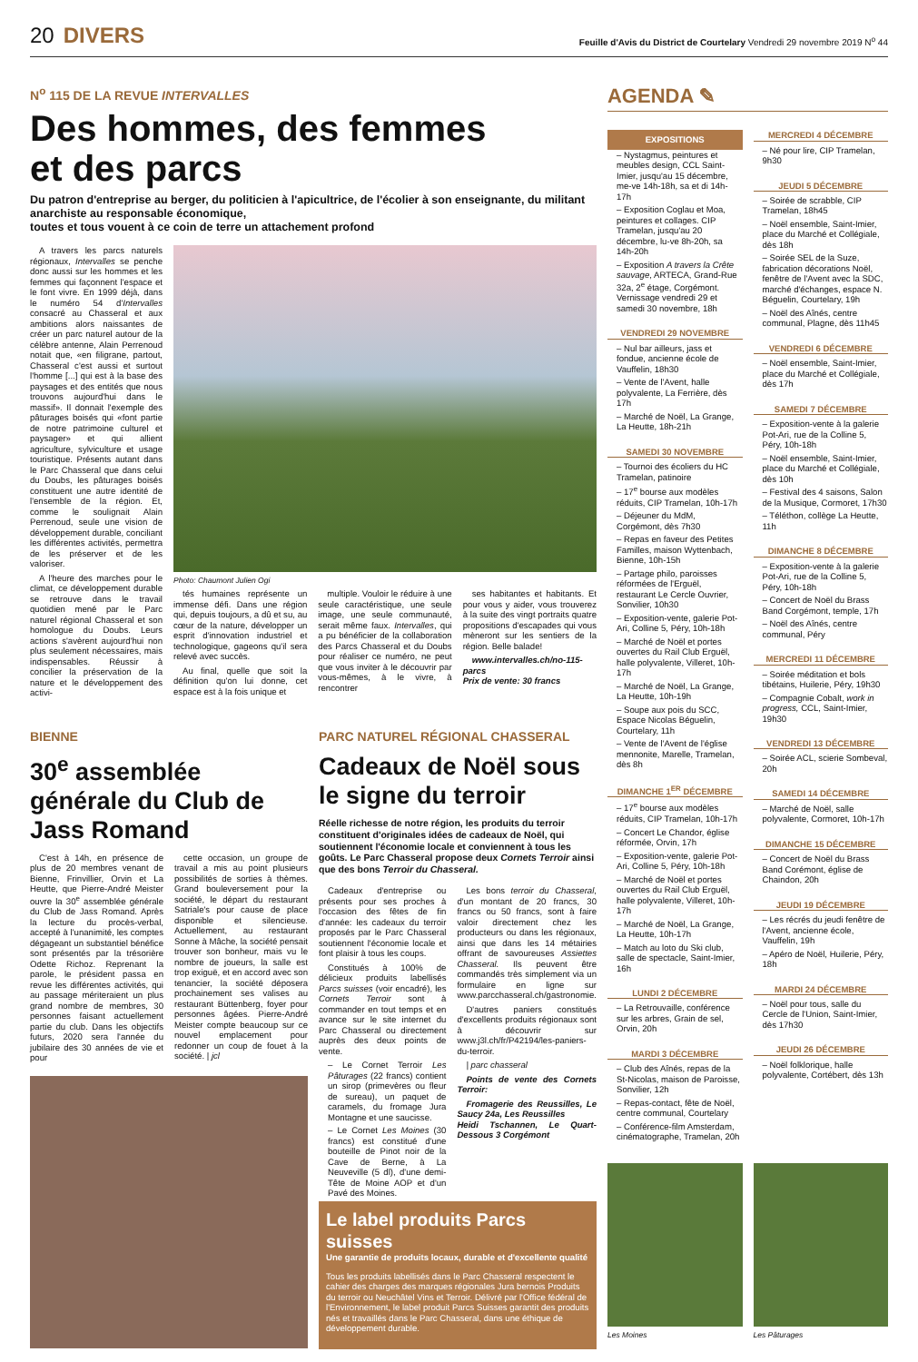20 DIVERS
Feuille d'Avis du District de Courtelary Vendredi 29 novembre 2019 N<sup>o</sup> 44
N<sup>o</sup> 115 DE LA REVUE INTERVALLES
Des hommes, des femmes
et des parcs
Du patron d'entreprise au berger, du politicien à l'apicultrice, de l'écolier à son enseignante, du militant anarchiste au responsable économique,
toutes et tous vouent à ce coin de terre un attachement profond
A travers les parcs naturels régionaux, Intervalles se penche donc aussi sur les hommes et les femmes qui façonnent l'espace et le font vivre. En 1999 déjà, dans le numéro 54 d'Intervalles consacré au Chasseral et aux ambitions alors naissantes de créer un parc naturel autour de la célèbre antenne, Alain Perrenoud notait que, «en filigrane, partout, Chasseral c'est aussi et surtout l'homme [...] qui est à la base des paysages et des entités que nous trouvons aujourd'hui dans le massif». Il donnait l'exemple des pâturages boisés qui «font partie de notre patrimoine culturel et paysager» et qui allient agriculture, sylviculture et usage touristique. Présents autant dans le Parc Chasseral que dans celui du Doubs, les pâturages boisés constituent une autre identité de l'ensemble de la région. Et, comme le soulignait Alain Perrenoud, seule une vision de développement durable, conciliant les différentes activités, permettra de les préserver et de les valoriser.
A l'heure des marches pour le climat, ce développement durable se retrouve dans le travail quotidien mené par le Parc naturel régional Chasseral et son homologue du Doubs. Leurs actions s'avèrent aujourd'hui non plus seulement nécessaires, mais indispensables. Réussir à concilier la préservation de la nature et le développement des activi-
Photo: Chaumont Julien Ogi
tés humaines représente un immense défi. Dans une région qui, depuis toujours, a dû et su, au cœur de la nature, développer un esprit d'innovation industriel et technologique, gageons qu'il sera relevé avec succès.
Au final, quelle que soit la définition qu'on lui donne, cet espace est à la fois unique et
multiple. Vouloir le réduire à une seule caractéristique, une seule image, une seule communauté, serait même faux. Intervalles, qui a pu bénéficier de la collaboration des Parcs Chasseral et du Doubs pour réaliser ce numéro, ne peut que vous inviter à le découvrir par vous-mêmes, à le vivre, à rencontrer
ses habitantes et habitants. Et pour vous y aider, vous trouverez à la suite des vingt portraits quatre propositions d'escapades qui vous mèneront sur les sentiers de la région. Belle balade!
www.intervalles.ch/no-115-parcs
Prix de vente: 30 francs
BIENNE
30<sup>e</sup> assemblée générale du Club de Jass Romand
C'est à 14h, en présence de plus de 20 membres venant de Bienne, Frinvillier, Orvin et La Heutte, que Pierre-André Meister ouvre la 30<sup>e</sup> assemblée générale du Club de Jass Romand. Après la lecture du procès-verbal, accepté à l'unanimité, les comptes dégageant un substantiel bénéfice sont présentés par la trésorière Odette Richoz. Reprenant la parole, le président passa en revue les différentes activités, qui au passage mériteraient un plus grand nombre de membres, 30 personnes faisant actuellement partie du club. Dans les objectifs futurs, 2020 sera l'année du jubilaire des 30 années de vie et pour
cette occasion, un groupe de travail a mis au point plusieurs possibilités de sorties à thèmes. Grand bouleversement pour la société, le départ du restaurant Satriale's pour cause de place disponible et silencieuse. Actuellement, au restaurant Sonne à Mâche, la société pensait trouver son bonheur, mais vu le nombre de joueurs, la salle est trop exiguë, et en accord avec son tenancier, la société déposera prochainement ses valises au restaurant Büttenberg, foyer pour personnes âgées. Pierre-André Meister compte beaucoup sur ce nouvel emplacement pour redonner un coup de fouet à la société. | jcl
PARC NATUREL RÉGIONAL CHASSERAL
Cadeaux de Noël sous le signe du terroir
Réelle richesse de notre région, les produits du terroir constituent d'originales idées de cadeaux de Noël, qui soutiennent l'économie locale et conviennent à tous les goûts. Le Parc Chasseral propose deux Cornets Terroir ainsi que des bons Terroir du Chasseral.
Cadeaux d'entreprise ou présents pour ses proches à l'occasion des fêtes de fin d'année: les cadeaux du terroir proposés par le Parc Chasseral soutiennent l'économie locale et font plaisir à tous les coups.
Constitués à 100% de délicieux produits labellisés Parcs suisses (voir encadré), les Cornets Terroir sont à commander en tout temps et en avance sur le site internet du Parc Chasseral ou directement auprès des deux points de vente.
– Le Cornet Terroir Les Pâturages (22 francs) contient un sirop (primevères ou fleur de sureau), un paquet de caramels, du fromage Jura Montagne et une saucisse.
– Le Cornet Les Moines (30 francs) est constitué d'une bouteille de Pinot noir de la Cave de Berne, à La Neuveville (5 dl), d'une demi-Tête de Moine AOP et d'un Pavé des Moines.
Les bons terroir du Chasseral, d'un montant de 20 francs, 30 francs ou 50 francs, sont à faire valoir directement chez les producteurs ou dans les régionaux, ainsi que dans les 14 métairies offrant de savoureuses Assiettes Chasseral. Ils peuvent être commandés très simplement via un formulaire en ligne sur www.parcchasseral.ch/gastronomie.
D'autres paniers constitués d'excellents produits régionaux sont à découvrir sur www.j3l.ch/fr/P42194/les-paniers-du-terroir.
| parc chasseral
Points de vente des Cornets Terroir:
Fromagerie des Reussilles, Le Saucy 24a, Les Reussilles
Heidi Tschannen, Le Quart-Dessous 3 Corgémont
Le label produits Parcs suisses
Une garantie de produits locaux, durable et d'excellente qualité
Tous les produits labellisés dans le Parc Chasseral respectent le cahier des charges des marques régionales Jura bernois Produits du terroir ou Neuchâtel Vins et Terroir. Délivré par l'Office fédéral de l'Environnement, le label produit Parcs Suisses garantit des produits nés et travaillés dans le Parc Chasseral, dans une éthique de développement durable.
AGENDA ✎
EXPOSITIONS
– Nystagmus, peintures et meubles design, CCL Saint-Imier, jusqu'au 15 décembre, me-ve 14h-18h, sa et di 14h-17h
– Exposition Coglau et Moa, peintures et collages. CIP Tramelan, jusqu'au 20 décembre, lu-ve 8h-20h, sa 14h-20h
– Exposition A travers la Crête sauvage, ARTECA, Grand-Rue 32a, 2<sup>e</sup> étage, Corgémont. Vernissage vendredi 29 et samedi 30 novembre, 18h
VENDREDI 29 NOVEMBRE
– Nul bar ailleurs, jass et fondue, ancienne école de Vauffelin, 18h30
– Vente de l'Avent, halle polyvalente, La Ferrière, dès 17h
– Marché de Noël, La Grange, La Heutte, 18h-21h
SAMEDI 30 NOVEMBRE
– Tournoi des écoliers du HC Tramelan, patinoire
– 17<sup>e</sup> bourse aux modèles réduits, CIP Tramelan, 10h-17h
– Déjeuner du MdM, Corgémont, dès 7h30
– Repas en faveur des Petites Familles, maison Wyttenbach, Bienne, 10h-15h
– Partage philo, paroisses réformées de l'Erguël, restaurant Le Cercle Ouvrier, Sonvilier, 10h30
– Exposition-vente, galerie Pot-Ari, Colline 5, Péry, 10h-18h
– Marché de Noël et portes ouvertes du Rail Club Erguël, halle polyvalente, Villeret, 10h-17h
– Marché de Noël, La Grange, La Heutte, 10h-19h
– Soupe aux pois du SCC, Espace Nicolas Béguelin, Courtelary, 11h
– Vente de l'Avent de l'église mennonite, Marelle, Tramelan, dès 8h
DIMANCHE 1<sup>ER</sup> DÉCEMBRE
– 17<sup>e</sup> bourse aux modèles réduits, CIP Tramelan, 10h-17h
– Concert Le Chandor, église réformée, Orvin, 17h
– Exposition-vente, galerie Pot-Ari, Colline 5, Péry, 10h-18h
– Marché de Noël et portes ouvertes du Rail Club Erguël, halle polyvalente, Villeret, 10h-17h
– Marché de Noël, La Grange, La Heutte, 10h-17h
– Match au loto du Ski club, salle de spectacle, Saint-Imier, 16h
LUNDI 2 DÉCEMBRE
– La Retrouvaille, conférence sur les arbres, Grain de sel, Orvin, 20h
MARDI 3 DÉCEMBRE
– Club des Aînés, repas de la St-Nicolas, maison de Paroisse, Sonvilier, 12h
– Repas-contact, fête de Noël, centre communal, Courtelary
– Conférence-film Amsterdam, cinématographe, Tramelan, 20h
MERCREDI 4 DÉCEMBRE
– Né pour lire, CIP Tramelan, 9h30
JEUDI 5 DÉCEMBRE
– Soirée de scrabble, CIP Tramelan, 18h45
– Noël ensemble, Saint-Imier, place du Marché et Collégiale, dès 18h
– Soirée SEL de la Suze, fabrication décorations Noël, fenêtre de l'Avent avec la SDC, marché d'échanges, espace N. Béguelin, Courtelary, 19h
– Noël des Aînés, centre communal, Plagne, dès 11h45
VENDREDI 6 DÉCEMBRE
– Noël ensemble, Saint-Imier, place du Marché et Collégiale, dès 17h
SAMEDI 7 DÉCEMBRE
– Exposition-vente à la galerie Pot-Ari, rue de la Colline 5, Péry, 10h-18h
– Noël ensemble, Saint-Imier, place du Marché et Collégiale, dès 10h
– Festival des 4 saisons, Salon de la Musique, Cormoret, 17h30
– Téléthon, collège La Heutte, 11h
DIMANCHE 8 DÉCEMBRE
– Exposition-vente à la galerie Pot-Ari, rue de la Colline 5, Péry, 10h-18h
– Concert de Noël du Brass Band Corgémont, temple, 17h
– Noël des Aînés, centre communal, Péry
MERCREDI 11 DÉCEMBRE
– Soirée méditation et bols tibétains, Huilerie, Péry, 19h30
– Compagnie Cobalt, work in progress, CCL, Saint-Imier, 19h30
VENDREDI 13 DÉCEMBRE
– Soirée ACL, scierie Sombeval, 20h
SAMEDI 14 DÉCEMBRE
– Marché de Noël, salle polyvalente, Cormoret, 10h-17h
DIMANCHE 15 DÉCEMBRE
– Concert de Noël du Brass Band Corémont, église de Chaindon, 20h
JEUDI 19 DÉCEMBRE
– Les récrés du jeudi fenêtre de l'Avent, ancienne école, Vauffelin, 19h
– Apéro de Noël, Huilerie, Péry, 18h
MARDI 24 DÉCEMBRE
– Noël pour tous, salle du Cercle de l'Union, Saint-Imier, dès 17h30
JEUDI 26 DÉCEMBRE
– Noël folklorique, halle polyvalente, Cortébert, dès 13h
Les Moines Les Pâturages